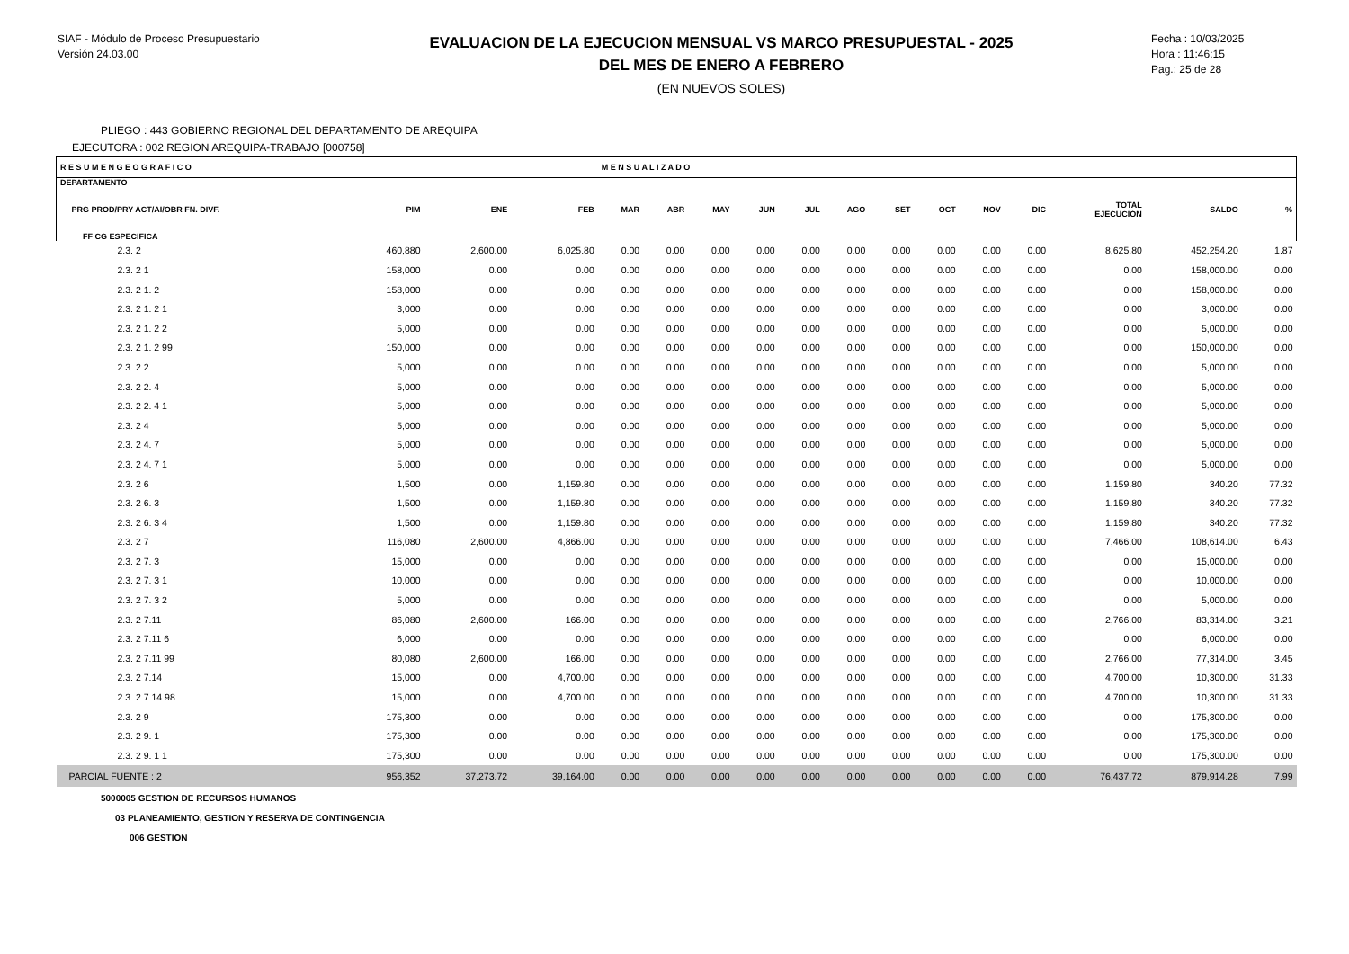SIAF - Módulo de Proceso Presupuestario
Versión 24.03.00
EVALUACION DE LA EJECUCION MENSUAL VS MARCO PRESUPUESTAL - 2025
DEL MES DE ENERO A FEBRERO
(EN NUEVOS SOLES)
Fecha : 10/03/2025
Hora : 11:46:15
Pag.: 25 de 28
PLIEGO : 443 GOBIERNO REGIONAL DEL DEPARTAMENTO DE AREQUIPA
EJECUTORA : 002 REGION AREQUIPA-TRABAJO [000758]
| R E S U M E N G E O G R A F I C O | | | | M E N S U A L I Z A D O | | | | | | | | | | | | |
| --- | --- | --- | --- | --- | --- | --- | --- | --- | --- | --- | --- | --- | --- | --- | --- | --- |
| DEPARTAMENTO PRG PROD/PRY ACT/AI/OBR FN. DIVF. FF CG ESPECIFICA | PIM | ENE | FEB | MAR | ABR | MAY | JUN | JUL | AGO | SET | OCT | NOV | DIC | TOTAL EJECUCIÓN | SALDO | % |
| 2.3. 2 | 460,880 | 2,600.00 | 6,025.80 | 0.00 | 0.00 | 0.00 | 0.00 | 0.00 | 0.00 | 0.00 | 0.00 | 0.00 | 0.00 | 8,625.80 | 452,254.20 | 1.87 |
| 2.3. 2 1 | 158,000 | 0.00 | 0.00 | 0.00 | 0.00 | 0.00 | 0.00 | 0.00 | 0.00 | 0.00 | 0.00 | 0.00 | 0.00 | 0.00 | 158,000.00 | 0.00 |
| 2.3. 2 1. 2 | 158,000 | 0.00 | 0.00 | 0.00 | 0.00 | 0.00 | 0.00 | 0.00 | 0.00 | 0.00 | 0.00 | 0.00 | 0.00 | 0.00 | 158,000.00 | 0.00 |
| 2.3. 2 1. 2 1 | 3,000 | 0.00 | 0.00 | 0.00 | 0.00 | 0.00 | 0.00 | 0.00 | 0.00 | 0.00 | 0.00 | 0.00 | 0.00 | 0.00 | 3,000.00 | 0.00 |
| 2.3. 2 1. 2 2 | 5,000 | 0.00 | 0.00 | 0.00 | 0.00 | 0.00 | 0.00 | 0.00 | 0.00 | 0.00 | 0.00 | 0.00 | 0.00 | 0.00 | 5,000.00 | 0.00 |
| 2.3. 2 1. 2 99 | 150,000 | 0.00 | 0.00 | 0.00 | 0.00 | 0.00 | 0.00 | 0.00 | 0.00 | 0.00 | 0.00 | 0.00 | 0.00 | 0.00 | 150,000.00 | 0.00 |
| 2.3. 2 2 | 5,000 | 0.00 | 0.00 | 0.00 | 0.00 | 0.00 | 0.00 | 0.00 | 0.00 | 0.00 | 0.00 | 0.00 | 0.00 | 0.00 | 5,000.00 | 0.00 |
| 2.3. 2 2. 4 | 5,000 | 0.00 | 0.00 | 0.00 | 0.00 | 0.00 | 0.00 | 0.00 | 0.00 | 0.00 | 0.00 | 0.00 | 0.00 | 0.00 | 5,000.00 | 0.00 |
| 2.3. 2 2. 4 1 | 5,000 | 0.00 | 0.00 | 0.00 | 0.00 | 0.00 | 0.00 | 0.00 | 0.00 | 0.00 | 0.00 | 0.00 | 0.00 | 0.00 | 5,000.00 | 0.00 |
| 2.3. 2 4 | 5,000 | 0.00 | 0.00 | 0.00 | 0.00 | 0.00 | 0.00 | 0.00 | 0.00 | 0.00 | 0.00 | 0.00 | 0.00 | 0.00 | 5,000.00 | 0.00 |
| 2.3. 2 4. 7 | 5,000 | 0.00 | 0.00 | 0.00 | 0.00 | 0.00 | 0.00 | 0.00 | 0.00 | 0.00 | 0.00 | 0.00 | 0.00 | 0.00 | 5,000.00 | 0.00 |
| 2.3. 2 4. 7 1 | 5,000 | 0.00 | 0.00 | 0.00 | 0.00 | 0.00 | 0.00 | 0.00 | 0.00 | 0.00 | 0.00 | 0.00 | 0.00 | 0.00 | 5,000.00 | 0.00 |
| 2.3. 2 6 | 1,500 | 0.00 | 1,159.80 | 0.00 | 0.00 | 0.00 | 0.00 | 0.00 | 0.00 | 0.00 | 0.00 | 0.00 | 0.00 | 1,159.80 | 340.20 | 77.32 |
| 2.3. 2 6. 3 | 1,500 | 0.00 | 1,159.80 | 0.00 | 0.00 | 0.00 | 0.00 | 0.00 | 0.00 | 0.00 | 0.00 | 0.00 | 0.00 | 1,159.80 | 340.20 | 77.32 |
| 2.3. 2 6. 3 4 | 1,500 | 0.00 | 1,159.80 | 0.00 | 0.00 | 0.00 | 0.00 | 0.00 | 0.00 | 0.00 | 0.00 | 0.00 | 0.00 | 1,159.80 | 340.20 | 77.32 |
| 2.3. 2 7 | 116,080 | 2,600.00 | 4,866.00 | 0.00 | 0.00 | 0.00 | 0.00 | 0.00 | 0.00 | 0.00 | 0.00 | 0.00 | 0.00 | 7,466.00 | 108,614.00 | 6.43 |
| 2.3. 2 7. 3 | 15,000 | 0.00 | 0.00 | 0.00 | 0.00 | 0.00 | 0.00 | 0.00 | 0.00 | 0.00 | 0.00 | 0.00 | 0.00 | 0.00 | 15,000.00 | 0.00 |
| 2.3. 2 7. 3 1 | 10,000 | 0.00 | 0.00 | 0.00 | 0.00 | 0.00 | 0.00 | 0.00 | 0.00 | 0.00 | 0.00 | 0.00 | 0.00 | 0.00 | 10,000.00 | 0.00 |
| 2.3. 2 7. 3 2 | 5,000 | 0.00 | 0.00 | 0.00 | 0.00 | 0.00 | 0.00 | 0.00 | 0.00 | 0.00 | 0.00 | 0.00 | 0.00 | 0.00 | 5,000.00 | 0.00 |
| 2.3. 2 7.11 | 86,080 | 2,600.00 | 166.00 | 0.00 | 0.00 | 0.00 | 0.00 | 0.00 | 0.00 | 0.00 | 0.00 | 0.00 | 0.00 | 2,766.00 | 83,314.00 | 3.21 |
| 2.3. 2 7.11 6 | 6,000 | 0.00 | 0.00 | 0.00 | 0.00 | 0.00 | 0.00 | 0.00 | 0.00 | 0.00 | 0.00 | 0.00 | 0.00 | 0.00 | 6,000.00 | 0.00 |
| 2.3. 2 7.11 99 | 80,080 | 2,600.00 | 166.00 | 0.00 | 0.00 | 0.00 | 0.00 | 0.00 | 0.00 | 0.00 | 0.00 | 0.00 | 0.00 | 2,766.00 | 77,314.00 | 3.45 |
| 2.3. 2 7.14 | 15,000 | 0.00 | 4,700.00 | 0.00 | 0.00 | 0.00 | 0.00 | 0.00 | 0.00 | 0.00 | 0.00 | 0.00 | 0.00 | 4,700.00 | 10,300.00 | 31.33 |
| 2.3. 2 7.14 98 | 15,000 | 0.00 | 4,700.00 | 0.00 | 0.00 | 0.00 | 0.00 | 0.00 | 0.00 | 0.00 | 0.00 | 0.00 | 0.00 | 4,700.00 | 10,300.00 | 31.33 |
| 2.3. 2 9 | 175,300 | 0.00 | 0.00 | 0.00 | 0.00 | 0.00 | 0.00 | 0.00 | 0.00 | 0.00 | 0.00 | 0.00 | 0.00 | 0.00 | 175,300.00 | 0.00 |
| 2.3. 2 9. 1 | 175,300 | 0.00 | 0.00 | 0.00 | 0.00 | 0.00 | 0.00 | 0.00 | 0.00 | 0.00 | 0.00 | 0.00 | 0.00 | 0.00 | 175,300.00 | 0.00 |
| 2.3. 2 9. 1 1 | 175,300 | 0.00 | 0.00 | 0.00 | 0.00 | 0.00 | 0.00 | 0.00 | 0.00 | 0.00 | 0.00 | 0.00 | 0.00 | 0.00 | 175,300.00 | 0.00 |
| PARCIAL FUENTE : 2 | 956,352 | 37,273.72 | 39,164.00 | 0.00 | 0.00 | 0.00 | 0.00 | 0.00 | 0.00 | 0.00 | 0.00 | 0.00 | 0.00 | 76,437.72 | 879,914.28 | 7.99 |
5000005 GESTION DE RECURSOS HUMANOS
03 PLANEAMIENTO, GESTION Y RESERVA DE CONTINGENCIA
006 GESTION